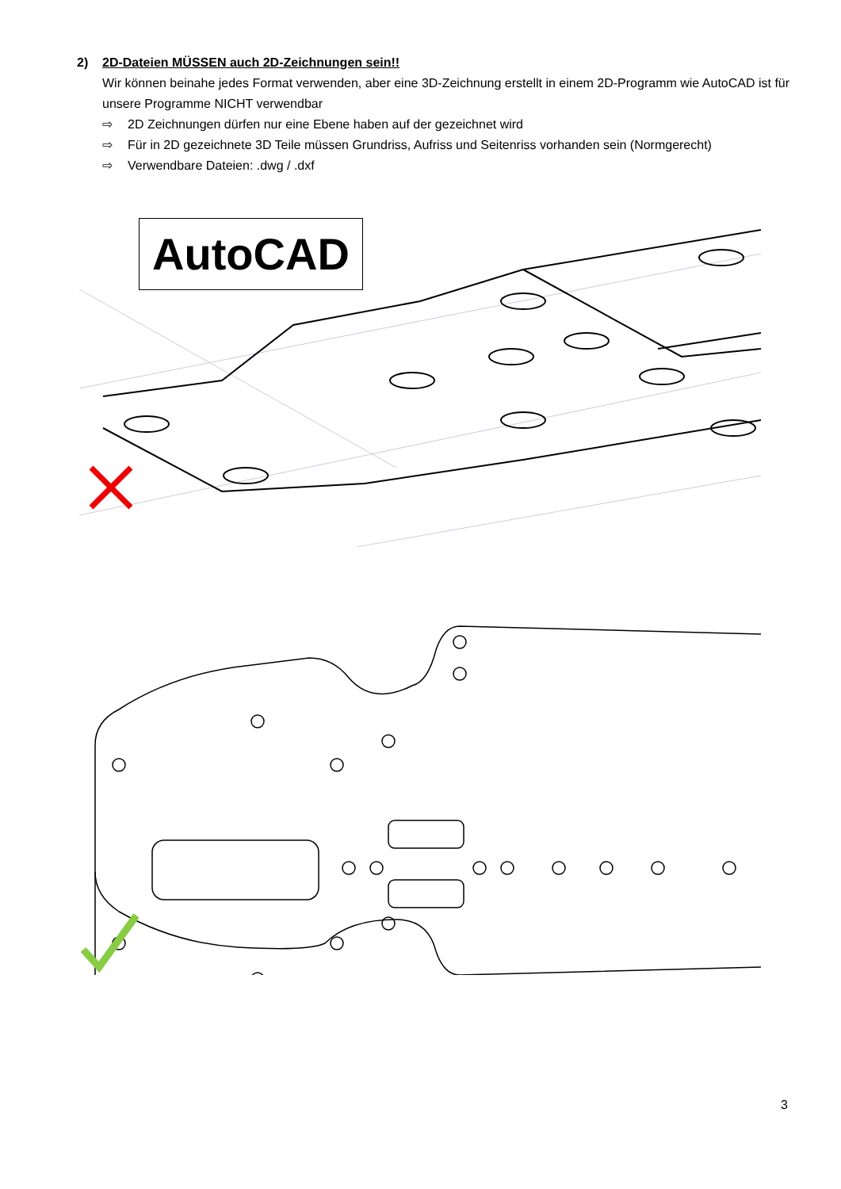2) 2D-Dateien MÜSSEN auch 2D-Zeichnungen sein!!
Wir können beinahe jedes Format verwenden, aber eine 3D-Zeichnung erstellt in einem 2D-Programm wie AutoCAD ist für unsere Programme NICHT verwendbar
⇨ 2D Zeichnungen dürfen nur eine Ebene haben auf der gezeichnet wird
⇨ Für in 2D gezeichnete 3D Teile müssen Grundriss, Aufriss und Seitenriss vorhanden sein (Normgerecht)
⇨ Verwendbare Dateien: .dwg / .dxf
AutoCAD
3